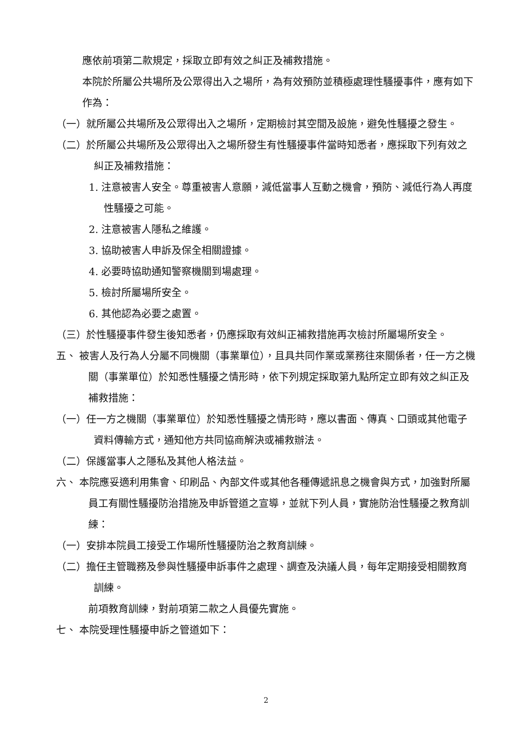應依前項第二款規定，採取立即有效之糾正及補救措施。
本院於所屬公共場所及公眾得出入之場所，為有效預防並積極處理性騷擾事件，應有如下作為：
（一）就所屬公共場所及公眾得出入之場所，定期檢討其空間及設施，避免性騷擾之發生。
（二）於所屬公共場所及公眾得出入之場所發生有性騷擾事件當時知悉者，應採取下列有效之糾正及補救措施：
1. 注意被害人安全。尊重被害人意願，減低當事人互動之機會，預防、減低行為人再度性騷擾之可能。
2. 注意被害人隱私之維護。
3. 協助被害人申訴及保全相關證據。
4. 必要時協助通知警察機關到場處理。
5. 檢討所屬場所安全。
6. 其他認為必要之處置。
（三）於性騷擾事件發生後知悉者，仍應採取有效糾正補救措施再次檢討所屬場所安全。
五、 被害人及行為人分屬不同機關（事業單位），且具共同作業或業務往來關係者，任一方之機關（事業單位）於知悉性騷擾之情形時，依下列規定採取第九點所定立即有效之糾正及補救措施：
（一）任一方之機關（事業單位）於知悉性騷擾之情形時，應以書面、傳真、口頭或其他電子資料傳輸方式，通知他方共同協商解決或補救辦法。
（二）保護當事人之隱私及其他人格法益。
六、 本院應妥適利用集會、印刷品、內部文件或其他各種傳遞訊息之機會與方式，加強對所屬員工有關性騷擾防治措施及申訴管道之宣導，並就下列人員，實施防治性騷擾之教育訓練：
（一）安排本院員工接受工作場所性騷擾防治之教育訓練。
（二）擔任主管職務及參與性騷擾申訴事件之處理、調查及決議人員，每年定期接受相關教育訓練。
前項教育訓練，對前項第二款之人員優先實施。
七、 本院受理性騷擾申訴之管道如下：
2